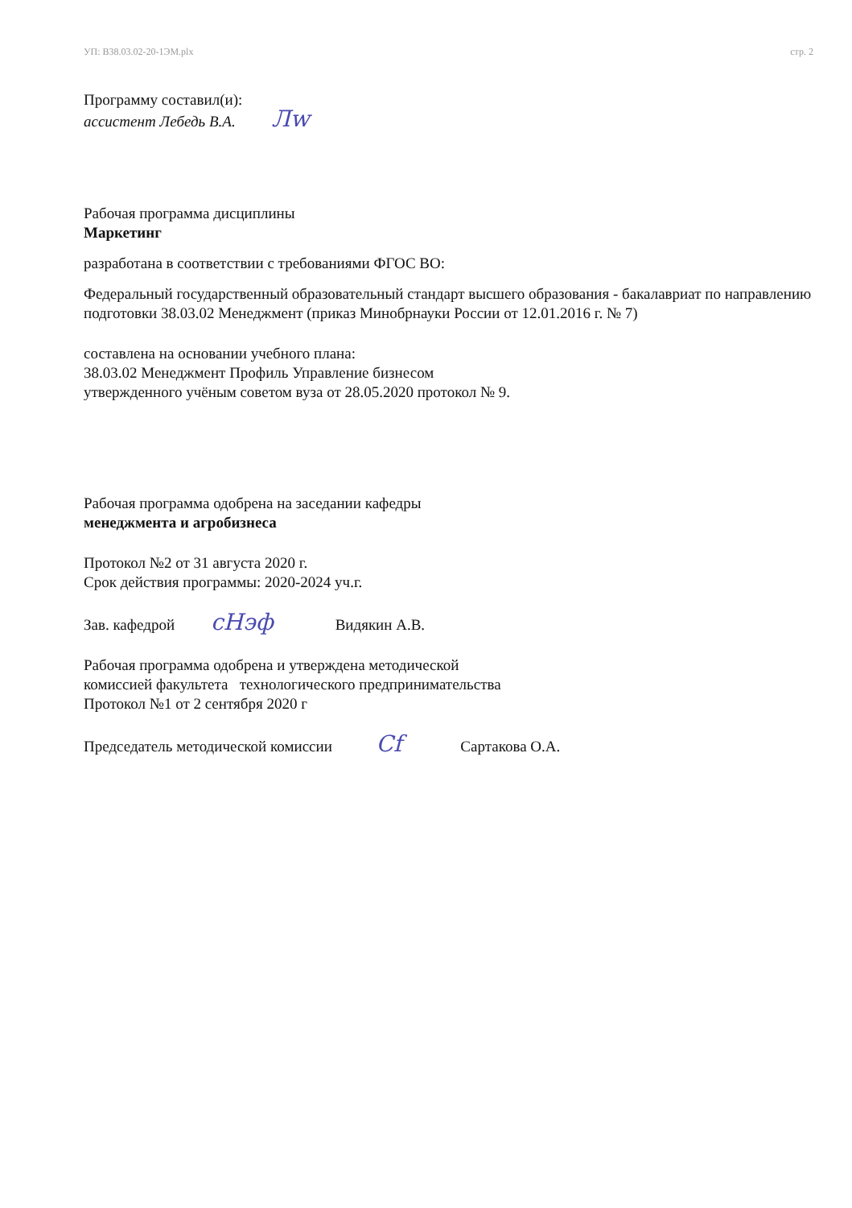УП: В38.03.02-20-1ЭМ.plx стр. 2
Программу составил(и):
ассистент Лебедь В.А. Лw
Рабочая программа дисциплины
Маркетинг
разработана в соответствии с требованиями ФГОС ВО:
Федеральный государственный образовательный стандарт высшего образования - бакалавриат по направлению подготовки 38.03.02 Менеджмент (приказ Минобрнауки России от 12.01.2016 г. № 7)
составлена на основании учебного плана:
38.03.02 Менеджмент Профиль Управление бизнесом
утвержденного учёным советом вуза от 28.05.2020 протокол № 9.
Рабочая программа одобрена на заседании кафедры
менеджмента и агробизнеса
Протокол №2 от 31 августа 2020 г.
Срок действия программы: 2020-2024 уч.г.
Зав. кафедрой cНэф Видякин А.В.
Рабочая программа одобрена и утверждена методической
комиссией факультета технологического предпринимательства
Протокол №1 от 2 сентября 2020 г
Председатель методической комиссии Cf Сартакова О.А.